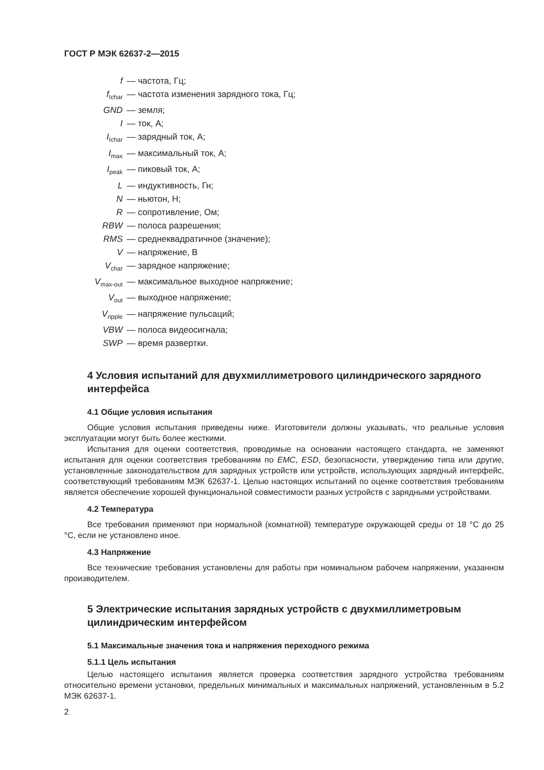ГОСТ Р МЭК 62637-2—2015
| f | — частота, Гц; |
| f<sub>Ichar</sub> | — частота изменения зарядного тока, Гц; |
| GND | — земля; |
| I | — ток, А; |
| I<sub>Ichar</sub> | — зарядный ток, А; |
| I<sub>max</sub> | — максимальный ток, А; |
| I<sub>peak</sub> | — пиковый ток, А; |
| L | — индуктивность, Гн; |
| N | — ньютон, Н; |
| R | — сопротивление, Ом; |
| RBW | — полоса разрешения; |
| RMS | — среднеквадратичное (значение); |
| V | — напряжение, В |
| V<sub>char</sub> | — зарядное напряжение; |
| V<sub>max-out</sub> | — максимальное выходное напряжение; |
| V<sub>out</sub> | — выходное напряжение; |
| V<sub>ripple</sub> | — напряжение пульсаций; |
| VBW | — полоса видеосигнала; |
| SWP | — время развертки. |
4 Условия испытаний для двухмиллиметрового цилиндрического зарядного интерфейса
4.1 Общие условия испытания
Общие условия испытания приведены ниже. Изготовители должны указывать, что реальные условия эксплуатации могут быть более жесткими.
Испытания для оценки соответствия, проводимые на основании настоящего стандарта, не заменяют испытания для оценки соответствия требованиям по EMC, ESD, безопасности, утверждению типа или другие, установленные законодательством для зарядных устройств или устройств, использующих зарядный интерфейс, соответствующий требованиям МЭК 62637-1. Целью настоящих испытаний по оценке соответствия требованиям является обеспечение хорошей функциональной совместимости разных устройств с зарядными устройствами.
4.2 Температура
Все требования применяют при нормальной (комнатной) температуре окружающей среды от 18 °С до 25 °С, если не установлено иное.
4.3 Напряжение
Все технические требования установлены для работы при номинальном рабочем напряжении, указанном производителем.
5 Электрические испытания зарядных устройств с двухмиллиметровым цилиндрическим интерфейсом
5.1 Максимальные значения тока и напряжения переходного режима
5.1.1 Цель испытания
Целью настоящего испытания является проверка соответствия зарядного устройства требованиям относительно времени установки, предельных минимальных и максимальных напряжений, установленным в 5.2 МЭК 62637-1.
2